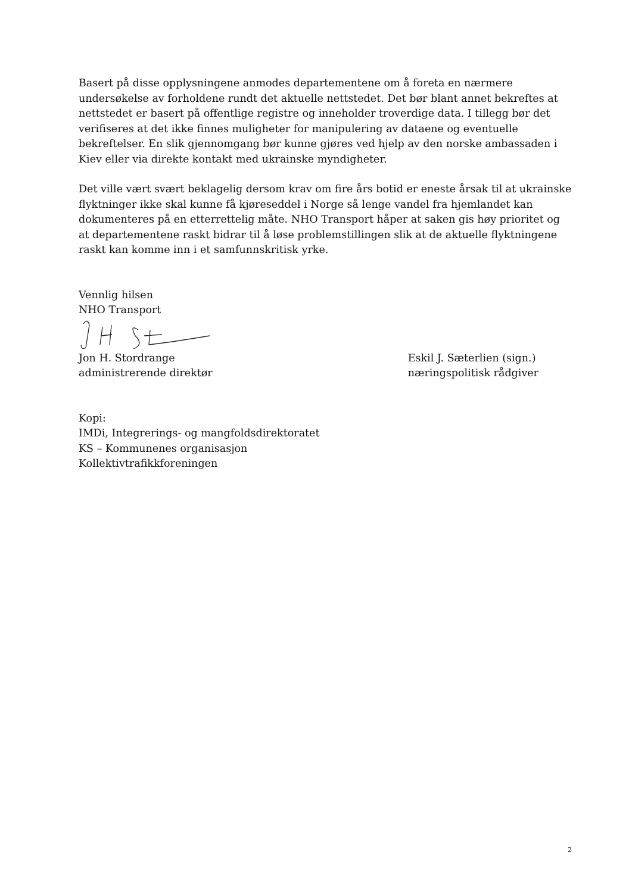Basert på disse opplysningene anmodes departementene om å foreta en nærmere undersøkelse av forholdene rundt det aktuelle nettstedet. Det bør blant annet bekreftes at nettstedet er basert på offentlige registre og inneholder troverdige data. I tillegg bør det verifiseres at det ikke finnes muligheter for manipulering av dataene og eventuelle bekreftelser. En slik gjennomgang bør kunne gjøres ved hjelp av den norske ambassaden i Kiev eller via direkte kontakt med ukrainske myndigheter.
Det ville vært svært beklagelig dersom krav om fire års botid er eneste årsak til at ukrainske flyktninger ikke skal kunne få kjøreseddel i Norge så lenge vandel fra hjemlandet kan dokumenteres på en etterrettelig måte. NHO Transport håper at saken gis høy prioritet og at departementene raskt bidrar til å løse problemstillingen slik at de aktuelle flyktningene raskt kan komme inn i et samfunnskritisk yrke.
Vennlig hilsen
NHO Transport
Jon H. Stordrange
administrerende direktør
Eskil J. Sæterlien (sign.)
næringspolitisk rådgiver
Kopi:
IMDi, Integrerings- og mangfoldsdirektoratet
KS – Kommunenes organisasjon
Kollektivtrafikkforeningen
2